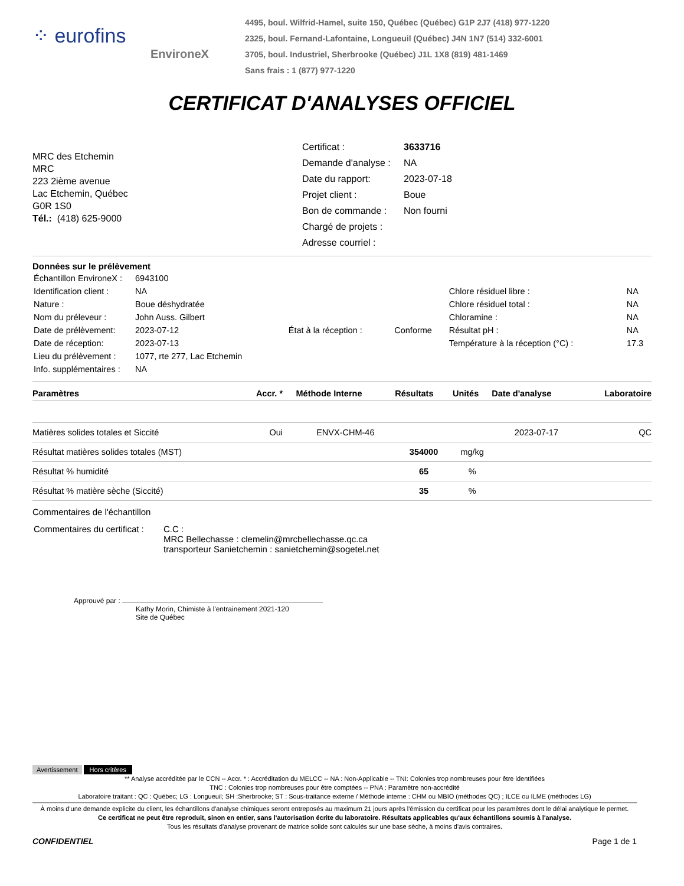⁘ eurofins
EnvironeX
4495, boul. Wilfrid-Hamel, suite 150, Québec (Québec) G1P 2J7 (418) 977-1220
2325, boul. Fernand-Lafontaine, Longueuil (Québec) J4N 1N7 (514) 332-6001
3705, boul. Industriel, Sherbrooke (Québec) J1L 1X8 (819) 481-1469
Sans frais : 1 (877) 977-1220
CERTIFICAT D'ANALYSES OFFICIEL
MRC des Etchemin
MRC
223 2ième avenue
Lac Etchemin, Québec
G0R 1S0
Tél.: (418) 625-9000
| Certificat : | 3633716 |
| Demande d'analyse : | NA |
| Date du rapport: | 2023-07-18 |
| Projet client : | Boue |
| Bon de commande : | Non fourni |
| Chargé de projets : | |
| Adresse courriel : | |
Données sur le prélèvement
| Échantillon EnvironeX : | 6943100 | | | | |
| Identification client : | NA | | | Chlore résiduel libre : | NA |
| Nature : | Boue déshydratée | | | Chlore résiduel total : | NA |
| Nom du préleveur : | John Auss. Gilbert | | | Chloramine : | NA |
| Date de prélèvement: | 2023-07-12 | État à la réception : | Conforme | Résultat pH : | NA |
| Date de réception: | 2023-07-13 | | | Température à la réception (°C) : | 17.3 |
| Lieu du prélèvement : | 1077, rte 277, Lac Etchemin | | | | |
| Info. supplémentaires : | NA | | | | |
| Paramètres | Accr. * | Méthode Interne | Résultats | Unités | Date d'analyse | Laboratoire |
| --- | --- | --- | --- | --- | --- | --- |
| Matières solides totales et Siccité | Oui | ENVX-CHM-46 | | | 2023-07-17 | QC |
| Résultat matières solides totales (MST) | | | 354000 | mg/kg | | |
| Résultat % humidité | | | 65 | % | | |
| Résultat % matière sèche (Siccité) | | | 35 | % | | |
Commentaires de l'échantillon
| Commentaires du certificat : | C.C : MRC Bellechasse : clemelin@mrcbellechasse.qc.ca transporteur Sanietchemin : sanietchemin@sogetel.net |
Approuvé par :
Kathy Morin, Chimiste à l'entrainement 2021-120
Site de Québec
Avertissement Hors critères
** Analyse accréditée par le CCN -- Accr. * : Accréditation du MELCC -- NA : Non-Applicable -- TNI: Colonies trop nombreuses pour être identifiées
TNC : Colonies trop nombreuses pour être comptées -- PNA : Paramètre non-accrédité
Laboratoire traitant : QC : Québec; LG : Longueuil; SH :Sherbrooke; ST : Sous-traitance externe / Méthode interne : CHM ou MBIO (méthodes QC) ; ILCE ou ILME (méthodes LG)
À moins d'une demande explicite du client, les échantillons d'analyse chimiques seront entreposés au maximum 21 jours après l'émission du certificat pour les paramètres dont le délai analytique le permet.
Ce certificat ne peut être reproduit, sinon en entier, sans l'autorisation écrite du laboratoire. Résultats applicables qu'aux échantillons soumis à l'analyse.
Tous les résultats d'analyse provenant de matrice solide sont calculés sur une base sèche, à moins d'avis contraires.
CONFIDENTIEL Page 1 de 1